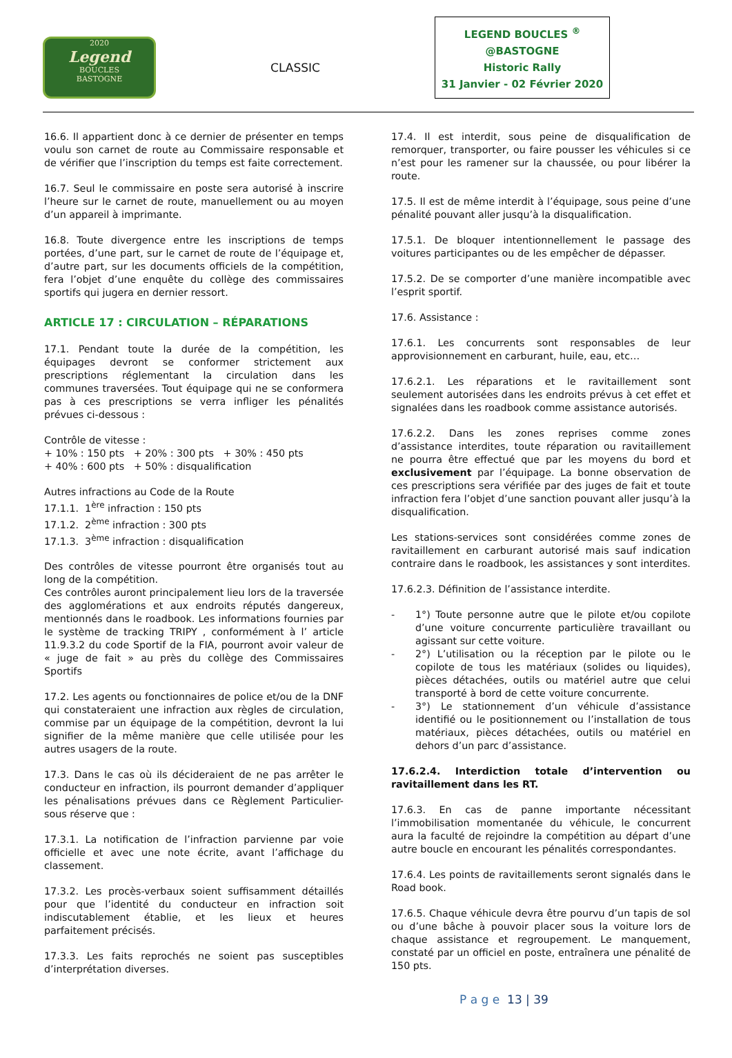2020
Legend
BOUCLES
BASTOGNE
CLASSIC
LEGEND BOUCLES <sup>®</sup>
@BASTOGNE
Historic Rally
31 Janvier - 02 Février 2020
16.6. Il appartient donc à ce dernier de présenter en temps voulu son carnet de route au Commissaire responsable et de vérifier que l’inscription du temps est faite correctement.
16.7. Seul le commissaire en poste sera autorisé à inscrire l’heure sur le carnet de route, manuellement ou au moyen d’un appareil à imprimante.
16.8. Toute divergence entre les inscriptions de temps portées, d’une part, sur le carnet de route de l’équipage et, d’autre part, sur les documents officiels de la compétition, fera l’objet d’une enquête du collège des commissaires sportifs qui jugera en dernier ressort.
ARTICLE 17 : CIRCULATION – RÉPARATIONS
17.1. Pendant toute la durée de la compétition, les équipages devront se conformer strictement aux prescriptions réglementant la circulation dans les communes traversées. Tout équipage qui ne se conformera pas à ces prescriptions se verra infliger les pénalités prévues ci-dessous :
Contrôle de vitesse :
+ 10% : 150 pts + 20% : 300 pts + 30% : 450 pts
+ 40% : 600 pts + 50% : disqualification
Autres infractions au Code de la Route
17.1.1. 1<sup>ère</sup> infraction : 150 pts
17.1.2. 2<sup>ème</sup> infraction : 300 pts
17.1.3. 3<sup>ème</sup> infraction : disqualification
Des contrôles de vitesse pourront être organisés tout au long de la compétition.
Ces contrôles auront principalement lieu lors de la traversée des agglomérations et aux endroits réputés dangereux, mentionnés dans le roadbook. Les informations fournies par le système de tracking TRIPY , conformément à l’ article 11.9.3.2 du code Sportif de la FIA, pourront avoir valeur de « juge de fait » au près du collège des Commissaires Sportifs
17.2. Les agents ou fonctionnaires de police et/ou de la DNF qui constateraient une infraction aux règles de circulation, commise par un équipage de la compétition, devront la lui signifier de la même manière que celle utilisée pour les autres usagers de la route.
17.3. Dans le cas où ils décideraient de ne pas arrêter le conducteur en infraction, ils pourront demander d’appliquer les pénalisations prévues dans ce Règlement Particulier-sous réserve que :
17.3.1. La notification de l’infraction parvienne par voie officielle et avec une note écrite, avant l’affichage du classement.
17.3.2. Les procès-verbaux soient suffisamment détaillés pour que l’identité du conducteur en infraction soit indiscutablement établie, et les lieux et heures parfaitement précisés.
17.3.3. Les faits reprochés ne soient pas susceptibles d’interprétation diverses.
17.4. Il est interdit, sous peine de disqualification de remorquer, transporter, ou faire pousser les véhicules si ce n’est pour les ramener sur la chaussée, ou pour libérer la route.
17.5. Il est de même interdit à l’équipage, sous peine d’une pénalité pouvant aller jusqu’à la disqualification.
17.5.1. De bloquer intentionnellement le passage des voitures participantes ou de les empêcher de dépasser.
17.5.2. De se comporter d’une manière incompatible avec l’esprit sportif.
17.6. Assistance :
17.6.1. Les concurrents sont responsables de leur approvisionnement en carburant, huile, eau, etc…
17.6.2.1. Les réparations et le ravitaillement sont seulement autorisées dans les endroits prévus à cet effet et signalées dans les roadbook comme assistance autorisés.
17.6.2.2. Dans les zones reprises comme zones d’assistance interdites, toute réparation ou ravitaillement ne pourra être effectué que par les moyens du bord et exclusivement par l’équipage. La bonne observation de ces prescriptions sera vérifiée par des juges de fait et toute infraction fera l’objet d’une sanction pouvant aller jusqu’à la disqualification.
Les stations-services sont considérées comme zones de ravitaillement en carburant autorisé mais sauf indication contraire dans le roadbook, les assistances y sont interdites.
17.6.2.3. Définition de l’assistance interdite.
- 1°) Toute personne autre que le pilote et/ou copilote d’une voiture concurrente particulière travaillant ou agissant sur cette voiture.
- 2°) L’utilisation ou la réception par le pilote ou le copilote de tous les matériaux (solides ou liquides), pièces détachées, outils ou matériel autre que celui transporté à bord de cette voiture concurrente.
- 3°) Le stationnement d’un véhicule d’assistance identifié ou le positionnement ou l’installation de tous matériaux, pièces détachées, outils ou matériel en dehors d’un parc d’assistance.
17.6.2.4. Interdiction totale d’intervention ou ravitaillement dans les RT.
17.6.3. En cas de panne importante nécessitant l’immobilisation momentanée du véhicule, le concurrent aura la faculté de rejoindre la compétition au départ d’une autre boucle en encourant les pénalités correspondantes.
17.6.4. Les points de ravitaillements seront signalés dans le Road book.
17.6.5. Chaque véhicule devra être pourvu d’un tapis de sol ou d’une bâche à pouvoir placer sous la voiture lors de chaque assistance et regroupement. Le manquement, constaté par un officiel en poste, entraînera une pénalité de 150 pts.
P a g e 13 | 39